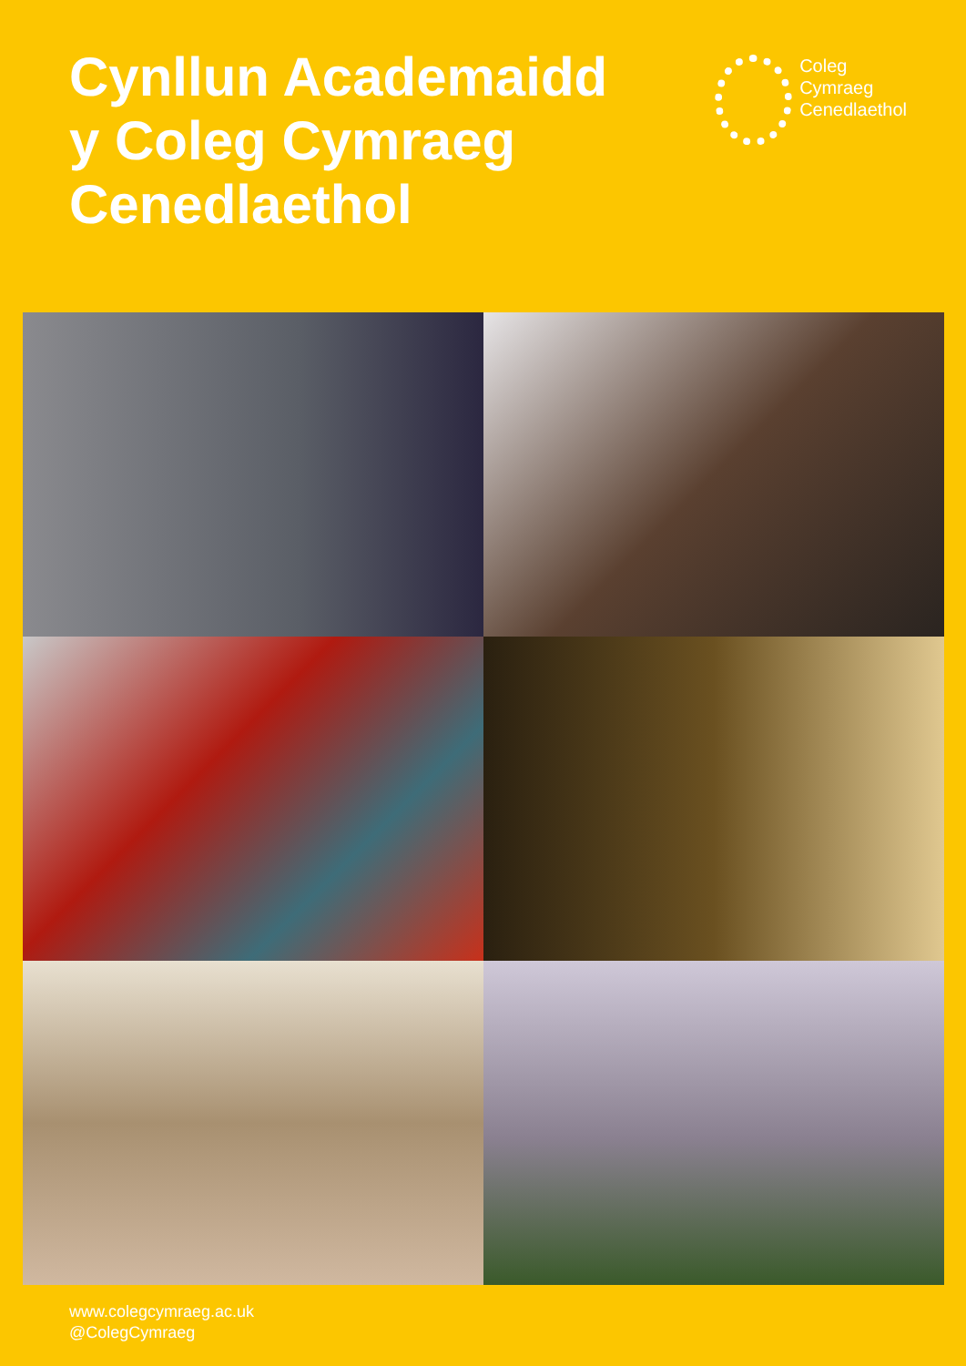Cynllun Academaidd
y Coleg Cymraeg
Cenedlaethol
Coleg
Cymraeg
Cenedlaethol
www.colegcymraeg.ac.uk
@ColegCymraeg